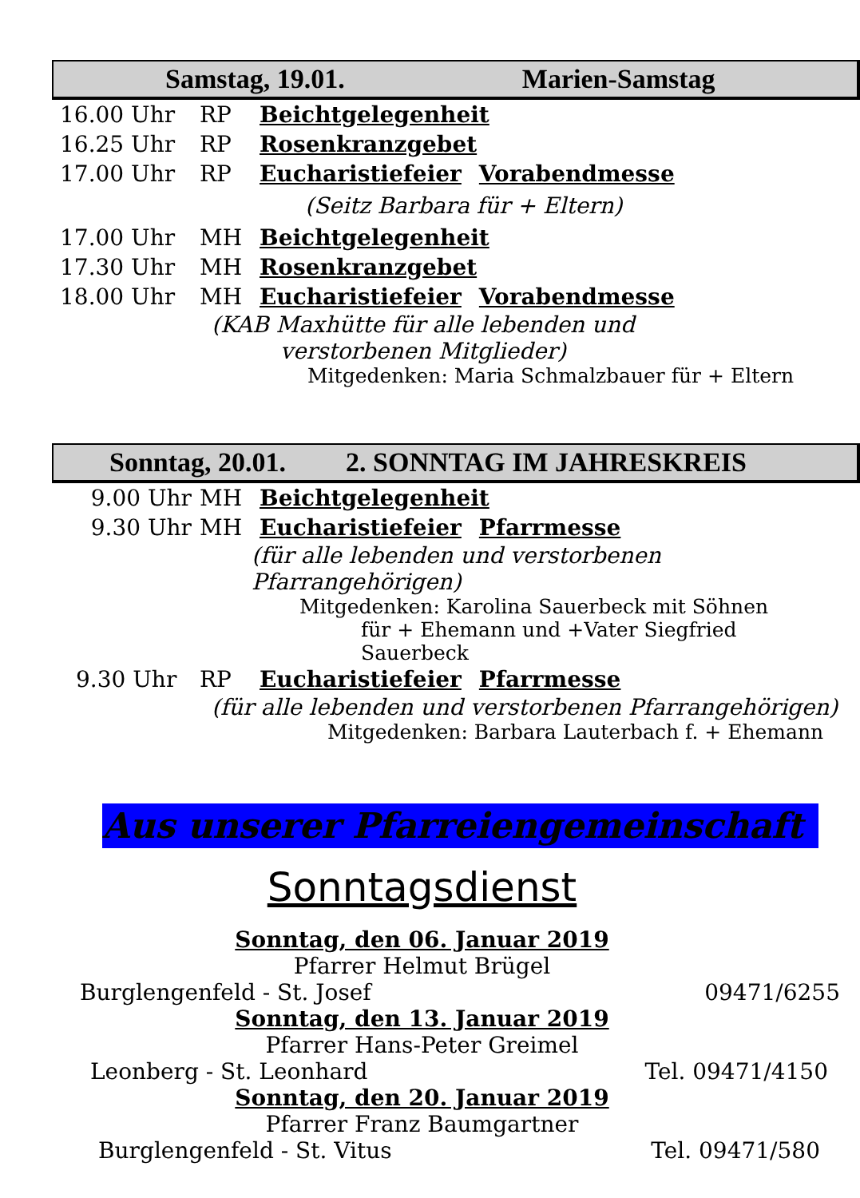Samstag, 19.01. Marien-Samstag
16.00 Uhr RP Beichtgelegenheit
16.25 Uhr RP Rosenkranzgebet
17.00 Uhr RP Eucharistiefeier Vorabendmesse
(Seitz Barbara für + Eltern)
17.00 Uhr MH Beichtgelegenheit
17.30 Uhr MH Rosenkranzgebet
18.00 Uhr MH Eucharistiefeier Vorabendmesse
(KAB Maxhütte für alle lebenden und
verstorbenen Mitglieder)
Mitgedenken: Maria Schmalzbauer für + Eltern
Sonntag, 20.01. 2. SONNTAG IM JAHRESKREIS
9.00 Uhr MH Beichtgelegenheit
9.30 Uhr MH Eucharistiefeier Pfarrmesse
(für alle lebenden und verstorbenen Pfarrangehörigen)
Mitgedenken: Karolina Sauerbeck mit Söhnen
für + Ehemann und +Vater Siegfried Sauerbeck
9.30 Uhr RP Eucharistiefeier Pfarrmesse
(für alle lebenden und verstorbenen Pfarrangehörigen)
Mitgedenken: Barbara Lauterbach f. + Ehemann
Aus unserer Pfarreiengemeinschaft
Sonntagsdienst
Sonntag, den 06. Januar 2019
Pfarrer Helmut Brügel
Burglengenfeld - St. Josef 09471/6255
Sonntag, den 13. Januar 2019
Pfarrer Hans-Peter Greimel
Leonberg - St. Leonhard Tel. 09471/4150
Sonntag, den 20. Januar 2019
Pfarrer Franz Baumgartner
Burglengenfeld - St. Vitus Tel. 09471/580